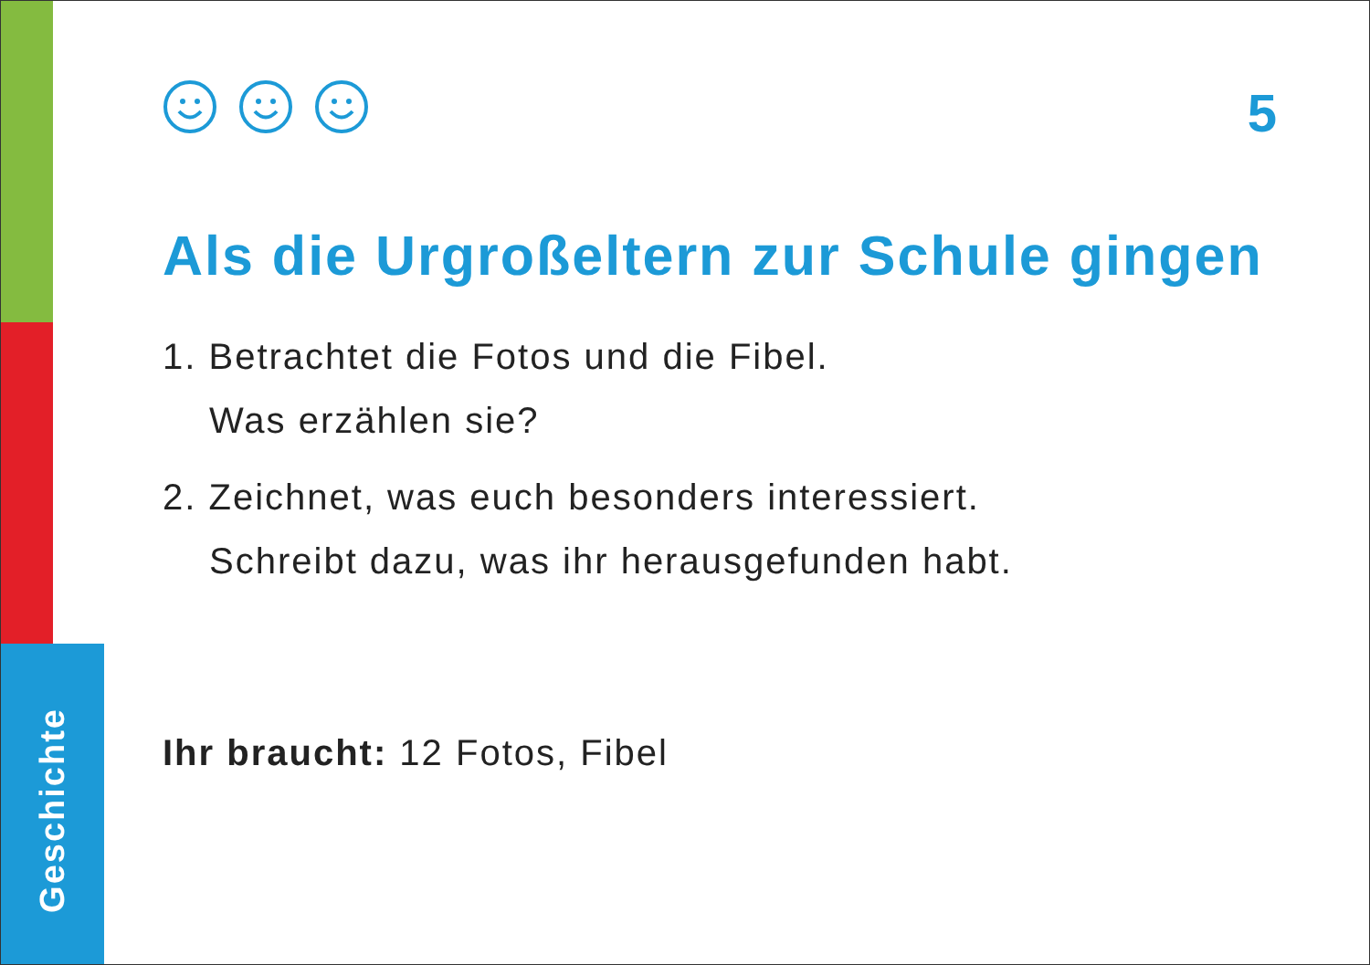Geschichte
5
Als die Urgroßeltern zur Schule gingen
1. Betrachtet die Fotos und die Fibel.
Was erzählen sie?
2. Zeichnet, was euch besonders interessiert.
Schreibt dazu, was ihr herausgefunden habt.
Ihr braucht: 12 Fotos, Fibel